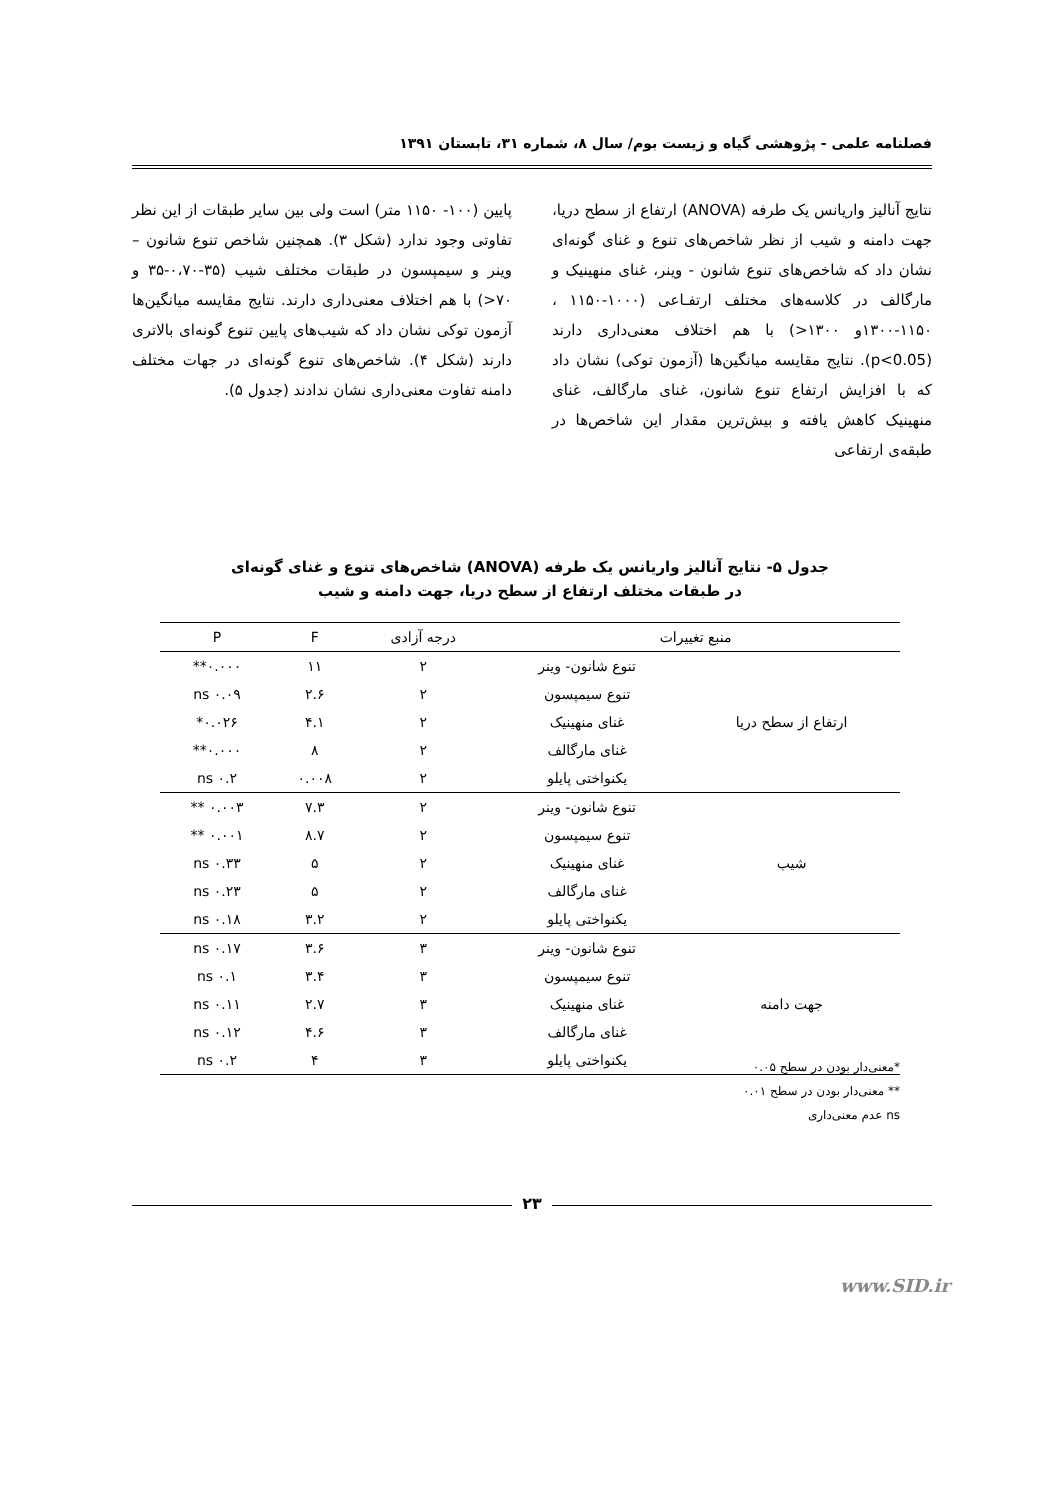فصلنامه علمی - پژوهشی گیاه و زیست بوم/ سال ۸، شماره ۳۱، تابستان ۱۳۹۱
نتایج آنالیز واریانس یک طرفه (ANOVA) ارتفاع از سطح دریا، جهت دامنه و شیب از نظر شاخص‌های تنوع و غنای گونه‌ای نشان داد که شاخص‌های تنوع شانون - وینر، غنای منهینیک و مارگالف در کلاسه‌های مختلف ارتفـاعی (۱۰۰۰-۱۱۵۰ ، ۱۱۵۰-۱۳۰۰و ۱۳۰۰<) با هم اختلاف معنی‌داری دارند (p<0.05). نتایج مقایسه میانگین‌ها (آزمون توکی) نشان داد که با افزایش ارتفاع تنوع شانون، غنای مارگالف، غنای منهینیک کاهش یافته و بیش‌ترین مقدار این شاخص‌ها در طبقه‌ی ارتفاعی
پایین (۱۰۰- ۱۱۵۰ متر) است ولی بین سایر طبقات از این نظر تفاوتی وجود ندارد (شکل ۳). همچنین شاخص تنوع شانون – وینر و سیمپسون در طبقات مختلف شیب (۳۵-۰،۷۰-۳۵ و ۷۰<) با هم اختلاف معنی‌داری دارند. نتایج مقایسه میانگین‌ها آزمون توکی نشان داد که شیب‌های پایین تنوع گونه‌ای بالاتری دارند (شکل ۴). شاخص‌های تنوع گونه‌ای در جهات مختلف دامنه تفاوت معنی‌داری نشان ندادند (جدول ۵).
جدول ۵- نتایج آنالیز واریانس یک طرفه (ANOVA) شاخص‌های تنوع و غنای گونه‌ای
در طبقات مختلف ارتفاع از سطح دریا، جهت دامنه و شیب
| منبع تغییرات | | درجه آزادی | F | P |
| --- | --- | --- | --- | --- |
| ارتفاع از سطح دریا | تنوع شانون- وینر | ۲ | ۱۱ | ۰.۰۰۰** |
| | تنوع سیمپسون | ۲ | ۲.۶ | ۰.۰۹ ns |
| | غنای منهینیک | ۲ | ۴.۱ | ۰.۰۲۶* |
| | غنای مارگالف | ۲ | ۸ | ۰.۰۰۰** |
| | یکنواختی پایلو | ۲ | ۰.۰۰۸ | ۰.۲ ns |
| شیب | تنوع شانون- وینر | ۲ | ۷.۳ | ۰.۰۰۳ ** |
| | تنوع سیمپسون | ۲ | ۸.۷ | ۰.۰۰۱ ** |
| | غنای منهینیک | ۲ | ۵ | ۰.۳۳ ns |
| | غنای مارگالف | ۲ | ۵ | ۰.۲۳ ns |
| | یکنواختی پایلو | ۲ | ۳.۲ | ۰.۱۸ ns |
| جهت دامنه | تنوع شانون- وینر | ۳ | ۳.۶ | ۰.۱۷ ns |
| | تنوع سیمپسون | ۳ | ۳.۴ | ۰.۱ ns |
| | غنای منهینیک | ۳ | ۲.۷ | ۰.۱۱ ns |
| | غنای مارگالف | ۳ | ۴.۶ | ۰.۱۲ ns |
| | یکنواختی پایلو | ۳ | ۴ | ۰.۲ ns |
*معنی‌دار بودن در سطح ۰.۰۵
** معنی‌دار بودن در سطح ۰.۰۱
ns عدم معنی‌داری
۲۳
www.SID.ir